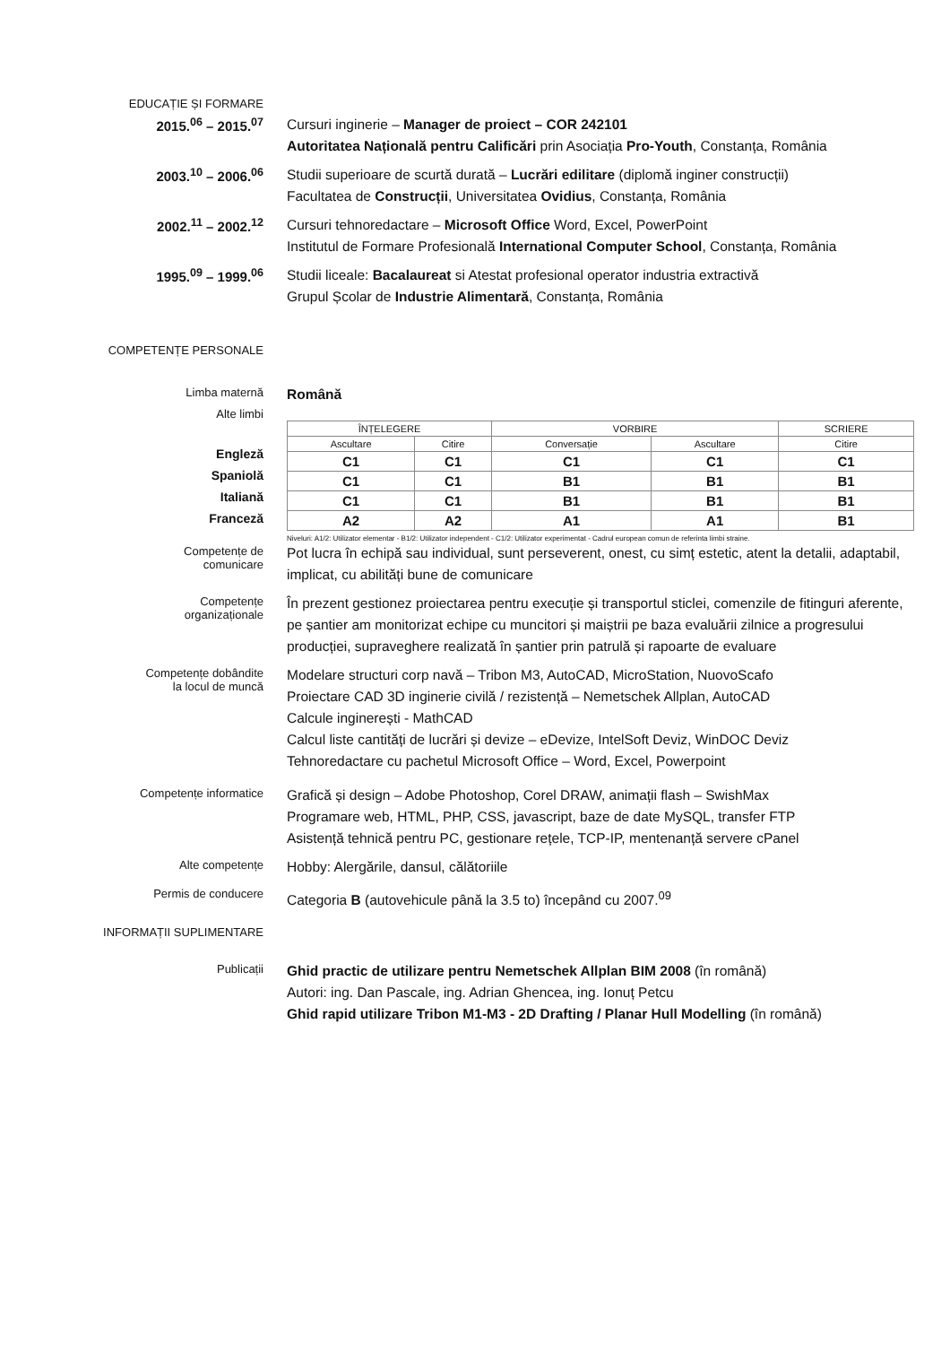EDUCAȚIE ȘI FORMARE
2015.<sup>06</sup> – 2015.<sup>07</sup>
Cursuri inginerie – Manager de proiect – COR 242101
Autoritatea Națională pentru Calificări prin Asociația Pro-Youth, Constanța, România
2003.<sup>10</sup> – 2006.<sup>06</sup>
Studii superioare de scurtă durată – Lucrări edilitare (diplomă inginer construcții)
Facultatea de Construcții, Universitatea Ovidius, Constanța, România
2002.<sup>11</sup> – 2002.<sup>12</sup>
Cursuri tehnoredactare – Microsoft Office Word, Excel, PowerPoint
Institutul de Formare Profesională International Computer School, Constanța, România
1995.<sup>09</sup> – 1999.<sup>06</sup>
Studii liceale: Bacalaureat si Atestat profesional operator industria extractivă
Grupul Școlar de Industrie Alimentară, Constanța, România
COMPETENȚE PERSONALE
Limba maternă
Română
Alte limbi
| ÎNȚELEGERE | | VORBIRE | | SCRIERE |
| Ascultare | Citire | Conversație | Ascultare | Citire |
| C1 | C1 | C1 | C1 | C1 |
| C1 | C1 | B1 | B1 | B1 |
| C1 | C1 | B1 | B1 | B1 |
| A2 | A2 | A1 | A1 | B1 |
Engleză
Spaniolă
Italiană
Franceză
Niveluri: A1/2: Utilizator elementar - B1/2: Utilizator independent - C1/2: Utilizator experimentat - Cadrul european comun de referinta limbi straine.
Competențe de
comunicare
Pot lucra în echipă sau individual, sunt perseverent, onest, cu simț estetic, atent la detalii, adaptabil, implicat, cu abilități bune de comunicare
Competențe
organizaționale
În prezent gestionez proiectarea pentru execuție și transportul sticlei, comenzile de fitinguri aferente, pe șantier am monitorizat echipe cu muncitori și maiștrii pe baza evaluării zilnice a progresului producției, supraveghere realizată în șantier prin patrulă și rapoarte de evaluare
Competențe dobândite
la locul de muncă
Modelare structuri corp navă – Tribon M3, AutoCAD, MicroStation, NuovoScafo
Proiectare CAD 3D inginerie civilă / rezistență – Nemetschek Allplan, AutoCAD
Calcule inginerești - MathCAD
Calcul liste cantități de lucrări și devize – eDevize, IntelSoft Deviz, WinDOC Deviz
Tehnoredactare cu pachetul Microsoft Office – Word, Excel, Powerpoint
Competențe informatice
Grafică și design – Adobe Photoshop, Corel DRAW, animații flash – SwishMax
Programare web, HTML, PHP, CSS, javascript, baze de date MySQL, transfer FTP
Asistență tehnică pentru PC, gestionare rețele, TCP-IP, mentenanță servere cPanel
Alte competențe
Hobby: Alergările, dansul, călătoriile
Permis de conducere
Categoria B (autovehicule până la 3.5 to) începând cu 2007.<sup>09</sup>
INFORMAȚII SUPLIMENTARE
Publicații
Ghid practic de utilizare pentru Nemetschek Allplan BIM 2008 (în română)
Autori: ing. Dan Pascale, ing. Adrian Ghencea, ing. Ionuț Petcu
Ghid rapid utilizare Tribon M1-M3 - 2D Drafting / Planar Hull Modelling (în română)